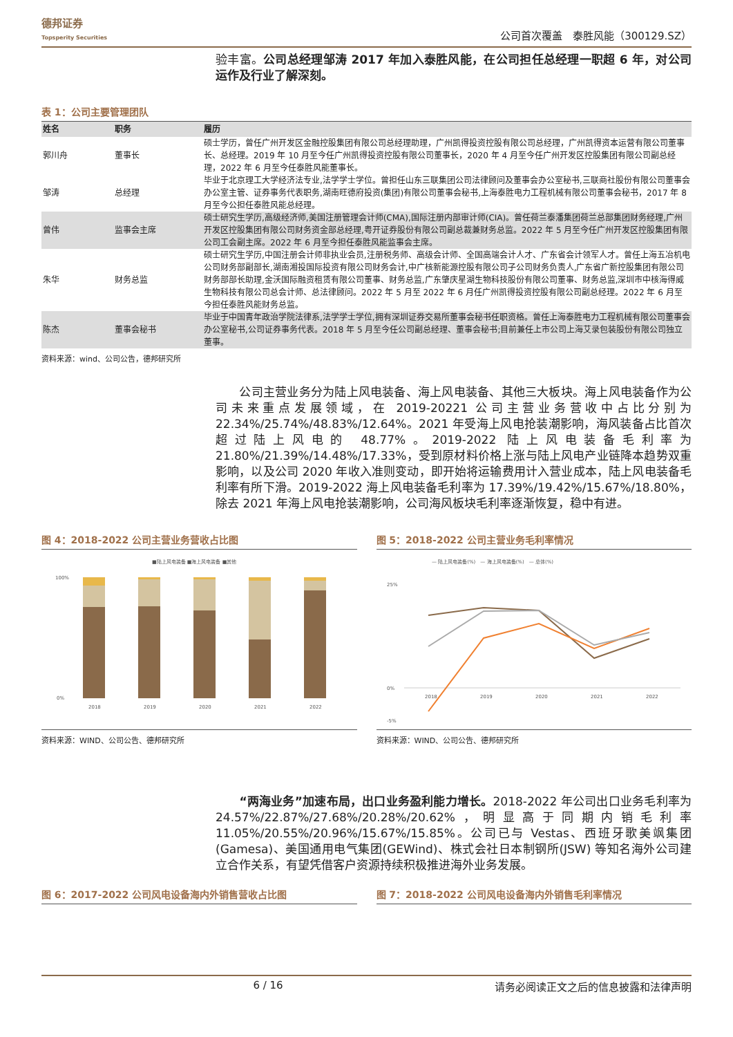德邦证券
Topsperity Securities
公司首次覆盖　泰胜风能（300129.SZ）
验丰富。公司总经理邹涛 2017 年加入泰胜风能，在公司担任总经理一职超 6 年，对公司运作及行业了解深刻。
表 1：公司主要管理团队
| 姓名 | 职务 | 履历 |
| --- | --- | --- |
| 郭川舟 | 董事长 | 硕士学历，曾任广州开发区金融控股集团有限公司总经理助理，广州凯得投资控股有限公司总经理，广州凯得资本运营有限公司董事长、总经理。2019 年 10 月至今任广州凯得投资控股有限公司董事长，2020 年 4 月至今任广州开发区控股集团有限公司副总经理，2022 年 6 月至今任泰胜风能董事长。 |
| 邹涛 | 总经理 | 毕业于北京理工大学经济法专业,法学学士学位。曾担任山东三联集团公司法律顾问及董事会办公室秘书,三联商社股份有限公司董事会办公室主管、证券事务代表职务,湖南旺德府投资(集团)有限公司董事会秘书,上海泰胜电力工程机械有限公司董事会秘书，2017 年 8 月至今公担任泰胜风能总经理。 |
| 曾伟 | 监事会主席 | 硕士研究生学历,高级经济师,美国注册管理会计师(CMA),国际注册内部审计师(CIA)。曾任荷兰泰潘集团荷兰总部集团财务经理,广州开发区控股集团有限公司财务资金部总经理,粤开证券股份有限公司副总裁兼财务总监。2022 年 5 月至今任广州开发区控股集团有限公司工会副主席。2022 年 6 月至今担任泰胜风能监事会主席。 |
| 朱华 | 财务总监 | 硕士研究生学历,中国注册会计师非执业会员,注册税务师、高级会计师、全国高端会计人才、广东省会计领军人才。曾任上海五冶机电公司财务部副部长,湖南湘投国际投资有限公司财务会计,中广核新能源控股有限公司子公司财务负责人,广东省广新控股集团有限公司财务部部长助理,金沃国际融资租赁有限公司董事、财务总监,广东肇庆星湖生物科技股份有限公司董事、财务总监,深圳市中核海得威生物科技有限公司总会计师、总法律顾问。2022 年 5 月至 2022 年 6 月任广州凯得投资控股有限公司副总经理。2022 年 6 月至今担任泰胜风能财务总监。 |
| 陈杰 | 董事会秘书 | 毕业于中国青年政治学院法律系,法学学士学位,拥有深圳证券交易所董事会秘书任职资格。曾任上海泰胜电力工程机械有限公司董事会办公室秘书,公司证券事务代表。2018 年 5 月至今任公司副总经理、董事会秘书;目前兼任上市公司上海艾录包装股份有限公司独立董事。 |
资料来源：wind、公司公告，德邦研究所
　　公司主营业务分为陆上风电装备、海上风电装备、其他三大板块。海上风电装备作为公司未来重点发展领域，在 2019-20221 公司主营业务营收中占比分别为 22.34%/25.74%/48.83%/12.64%。2021 年受海上风电抢装潮影响，海风装备占比首次超过陆上风电的 48.77%。2019-2022 陆上风电装备毛利率为 21.80%/21.39%/14.48%/17.33%，受到原材料价格上涨与陆上风电产业链降本趋势双重影响，以及公司 2020 年收入准则变动，即开始将运输费用计入营业成本，陆上风电装备毛利率有所下滑。2019-2022 海上风电装备毛利率为 17.39%/19.42%/15.67%/18.80%，除去 2021 年海上风电抢装潮影响，公司海风板块毛利率逐渐恢复，稳中有进。
图 4：2018-2022 公司主营业务营收占比图
■陆上风电装备 ■海上风电装备 ■其他
100%
0%
2018
2019
2020
2021
2022
资料来源：WIND、公司公告、德邦研究所
图 5：2018-2022 公司主营业务毛利率情况
— 陆上风电装备(%)　— 海上风电装备(%)　— 总体(%)
25%
0%
-5%
2018
2019
2020
2021
2022
资料来源：WIND、公司公告、德邦研究所
　　“两海业务”加速布局，出口业务盈利能力增长。2018-2022 年公司出口业务毛利率为 24.57%/22.87%/27.68%/20.28%/20.62%，明显高于同期内销毛利率 11.05%/20.55%/20.96%/15.67%/15.85%。公司已与 Vestas、西班牙歌美飒集团(Gamesa)、美国通用电气集团(GEWind)、株式会社日本制钢所(JSW) 等知名海外公司建立合作关系，有望凭借客户资源持续积极推进海外业务发展。
图 6：2017-2022 公司风电设备海内外销售营收占比图
图 7：2018-2022 公司风电设备海内外销售毛利率情况
6 / 16 请务必阅读正文之后的信息披露和法律声明